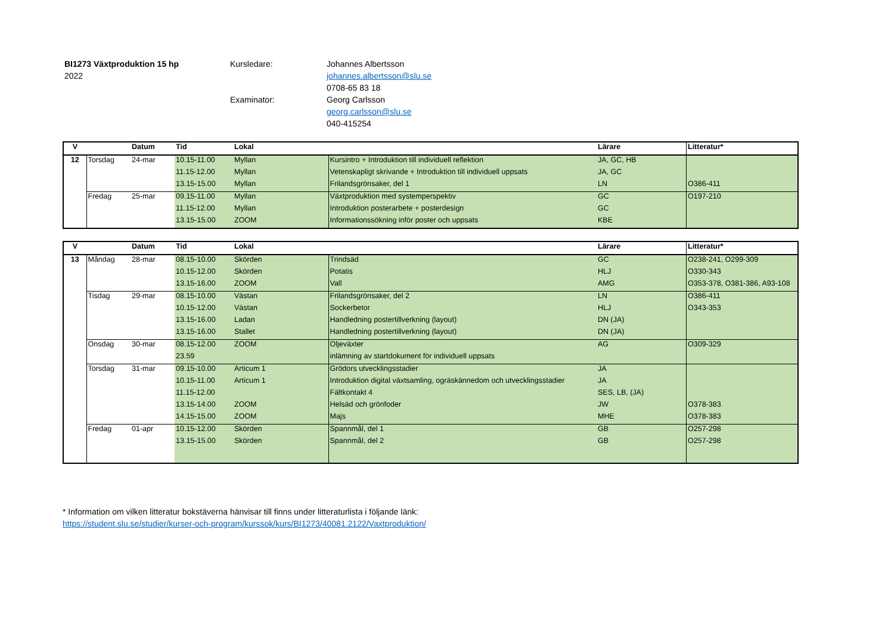BI1273 Växtproduktion 15 hp
2022
Kursledare:
Examinator:
Johannes Albertsson
johannes.albertsson@slu.se
0708-65 83 18
Georg Carlsson
georg.carlsson@slu.se
040-415254
| V | | Datum | Tid | Lokal | | Lärare | Litteratur* |
| --- | --- | --- | --- | --- | --- | --- | --- |
| 12 | Torsdag | 24-mar | 10.15-11.00 | Myllan | Kursintro + Introduktion till individuell reflektion | JA, GC, HB | |
| | | | 11.15-12.00 | Myllan | Vetenskapligt skrivande + Introduktion till individuell uppsats | JA, GC | |
| | | | 13.15-15.00 | Myllan | Frilandsgrönsaker, del 1 | LN | O386-411 |
| | Fredag | 25-mar | 09.15-11.00 | Myllan | Växtproduktion med systemperspektiv | GC | O197-210 |
| | | | 11.15-12.00 | Myllan | Introduktion posterarbete + posterdesign | GC | |
| | | | 13.15-15.00 | ZOOM | Informationssökning inför poster och uppsats | KBE | |
| V | | Datum | Tid | Lokal | | Lärare | Litteratur* |
| --- | --- | --- | --- | --- | --- | --- | --- |
| 13 | Måndag | 28-mar | 08.15-10.00 | Skörden | Trindsäd | GC | O238-241, O299-309 |
| | | | 10.15-12.00 | Skörden | Potatis | HLJ | O330-343 |
| | | | 13.15-16.00 | ZOOM | Vall | AMG | O353-378, O381-386, A93-108 |
| | Tisdag | 29-mar | 08.15-10.00 | Västan | Frilandsgrönsaker, del 2 | LN | O386-411 |
| | | | 10.15-12.00 | Västan | Sockerbetor | HLJ | O343-353 |
| | | | 13.15-16.00 | Ladan | Handledning postertillverkning (layout) | DN (JA) | |
| | | | 13.15-16.00 | Stallet | Handledning postertillverkning (layout) | DN (JA) | |
| | Onsdag | 30-mar | 08.15-12.00 | ZOOM | Oljeväxter | AG | O309-329 |
| | | | 23.59 | | inlämning av startdokument för individuell uppsats | | |
| | Torsdag | 31-mar | 09.15-10.00 | Articum 1 | Grödors utvecklingsstadier | JA | |
| | | | 10.15-11.00 | Articum 1 | Introduktion digital växtsamling, ogräskännedom och utvecklingsstadier | JA | |
| | | | 11.15-12.00 | | Fältkontakt 4 | SES, LB, (JA) | |
| | | | 13.15-14.00 | ZOOM | Helsäd och grönfoder | JW | O378-383 |
| | | | 14.15-15.00 | ZOOM | Majs | MHE | O378-383 |
| | Fredag | 01-apr | 10.15-12.00 | Skörden | Spannmål, del 1 | GB | O257-298 |
| | | | 13.15-15.00 | Skörden | Spannmål, del 2 | GB | O257-298 |
* Information om vilken litteratur bokstäverna hänvisar till finns under litteraturlista i följande länk:
https://student.slu.se/studier/kurser-och-program/kurssok/kurs/BI1273/40081.2122/Vaxtproduktion/